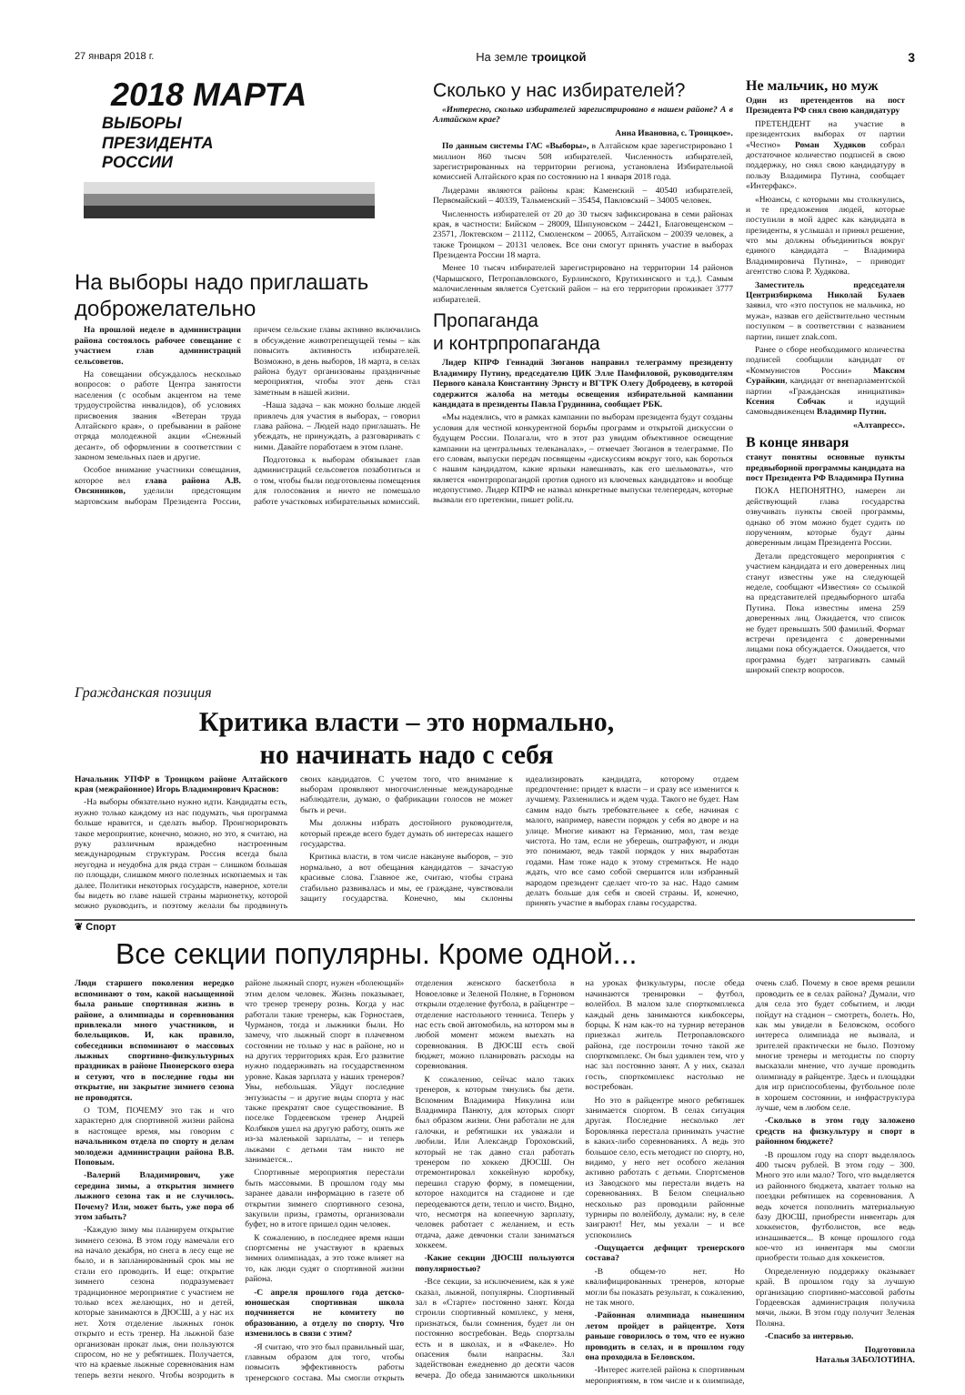27 января 2018 г. На земле троицкой 3
2018 МАРТА
ВЫБОРЫ
ПРЕЗИДЕНТА
РОССИИ
На выборы надо приглашать доброжелательно
На прошлой неделе в администрации района состоялось рабочее совещание с участием глав администраций сельсоветов.
На совещании обсуждалось несколько вопросов: о работе Центра занятости населения (с особым акцентом на теме трудоустройства инвалидов), об условиях присвоения звания «Ветеран труда Алтайского края», о пребывании в районе отряда молодежной акции «Снежный десант», об оформлении в соответствии с законом земельных паев и другие.
Особое внимание участники совещания, которое вел глава района А.В. Овсянников, уделили предстоящим мартовским выборам Президента России, причем сельские главы активно включились в обсуждение животрепещущей темы – как повысить активность избирателей. Возможно, в день выборов, 18 марта, в селах района будут организованы праздничные мероприятия, чтобы этот день стал заметным в нашей жизни.
-Наша задача – как можно больше людей привлечь для участия в выборах, – говорил глава района. – Людей надо приглашать. Не убеждать, не принуждать, а разговаривать с ними. Давайте поработаем в этом плане.
Подготовка к выборам обязывает глав администраций сельсоветов позаботиться и о том, чтобы были подготовлены помещения для голосования и ничто не помешало работе участковых избирательных комиссий.
Сколько у нас избирателей?
«Интересно, сколько избирателей зарегистрировано в нашем районе? А в Алтайском крае?
Анна Ивановна, с. Троицкое».
По данным системы ГАС «Выборы», в Алтайском крае зарегистрировано 1 миллион 860 тысяч 508 избирателей. Численность избирателей, зарегистрированных на территории региона, установлена Избирательной комиссией Алтайского края по состоянию на 1 января 2018 года.
Лидерами являются районы края: Каменский – 40540 избирателей, Первомайский – 40339, Тальменский – 35454, Павловский – 34005 человек.
Численность избирателей от 20 до 30 тысяч зафиксирована в семи районах края, в частности: Бийском – 28009, Шипуновском – 24421, Благовещенском – 23571, Локтевском – 21112, Смоленском – 20065, Алтайском – 20039 человек, а также Троицком – 20131 человек. Все они смогут принять участие в выборах Президента России 18 марта.
Менее 10 тысяч избирателей зарегистрировано на территории 14 районов (Чарышского, Петропавловского, Бурлинского, Крутихинского и т.д.). Самым малочисленным является Суетский район – на его территории проживает 3777 избирателей.
Пропаганда
и контрпропаганда
Лидер КПРФ Геннадий Зюганов направил телеграмму президенту Владимиру Путину, председателю ЦИК Элле Памфиловой, руководителям Первого канала Константину Эрнсту и ВГТРК Олегу Добродееву, в которой содержится жалоба на методы освещения избирательной кампании кандидата в президенты Павла Грудинина, сообщает РБК.
«Мы надеялись, что в рамках кампании по выборам президента будут созданы условия для честной конкурентной борьбы программ и открытой дискуссии о будущем России. Полагали, что в этот раз увидим объективное освещение кампании на центральных телеканалах», – отмечает Зюганов в телеграмме. По его словам, выпуски передач посвящены «дискуссиям вокруг того, как бороться с нашим кандидатом, какие ярлыки навешивать, как его шельмовать», что является «контрпропагандой против одного из ключевых кандидатов» и вообще недопустимо. Лидер КПРФ не назвал конкретные выпуски телепередач, которые вызвали его претензии, пишет polit.ru.
Не мальчик, но муж
Один из претендентов на пост Президента РФ снял свою кандидатуру
ПРЕТЕНДЕНТ на участие в президентских выборах от партии «Честно» Роман Худяков собрал достаточное количество подписей в свою поддержку, но снял свою кандидатуру в пользу Владимира Путина, сообщает «Интерфакс».
«Нюансы, с которыми мы столкнулись, и те предложения людей, которые поступили в мой адрес как кандидата в президенты, я услышал и принял решение, что мы должны объединиться вокруг единого кандидата – Владимира Владимировича Путина», – приводит агентство слова Р. Худякова.
Заместитель председателя Центризбиркома Николай Булаев заявил, что «это поступок не мальчика, но мужа», назвав его действительно честным поступком – в соответствии с названием партии, пишет znak.com.
Ранее о сборе необходимого количества подписей сообщили кандидат от «Коммунистов России» Максим Сурайкин, кандидат от внепарламентской партии «Гражданская инициатива» Ксения Собчак и идущий самовыдвиженцем Владимир Путин.
«Алтапресс».
В конце января
станут понятны основные пункты предвыборной программы кандидата на пост Президента РФ Владимира Путина
ПОКА НЕПОНЯТНО, намерен ли действующий глава государства озвучивать пункты своей программы, однако об этом можно будет судить по поручениям, которые будут даны доверенным лицам Президента России.
Детали предстоящего мероприятия с участием кандидата и его доверенных лиц станут известны уже на следующей неделе, сообщают «Известия» со ссылкой на представителей предвыборного штаба Путина. Пока известны имена 259 доверенных лиц. Ожидается, что список не будет превышать 500 фамилий. Формат встречи президента с доверенными лицами пока обсуждается. Ожидается, что программа будет затрагивать самый широкий спектр вопросов.
Гражданская позиция
Критика власти – это нормально,
но начинать надо с себя
Начальник УПФР в Троицком районе Алтайского края (межрайонное) Игорь Владимирович Краснов:
-На выборы обязательно нужно идти. Кандидаты есть, нужно только каждому из нас подумать, чья программа больше нравится, и сделать выбор. Проигнорировать такое мероприятие, конечно, можно, но это, я считаю, на руку различным враждебно настроенным международным структурам. Россия всегда была неугодна и неудобна для ряда стран – слишком большая по площади, слишком много полезных ископаемых и так далее. Политики некоторых государств, наверное, хотели бы видеть во главе нашей страны марионетку, которой можно руководить, и поэтому желали бы продвинуть своих кандидатов. С учетом того, что внимание к выборам проявляют многочисленные международные наблюдатели, думаю, о фабрикации голосов не может быть и речи.
Мы должны избрать достойного руководителя, который прежде всего будет думать об интересах нашего государства.
Критика власти, в том числе накануне выборов, – это нормально, а вот обещания кандидатов – зачастую красивые слова. Главное же, считаю, чтобы страна стабильно развивалась и мы, ее граждане, чувствовали защиту государства. Конечно, мы склонны идеализировать кандидата, которому отдаем предпочтение: придет к власти – и сразу все изменится к лучшему. Разленились и ждем чуда. Такого не будет. Нам самим надо быть требовательнее к себе, начиная с малого, например, навести порядок у себя во дворе и на улице. Многие кивают на Германию, мол, там везде чистота. Но там, если не уберешь, оштрафуют, и люди это понимают, ведь такой порядок у них выработан годами. Нам тоже надо к этому стремиться. Не надо ждать, что все само собой свершится или избранный народом президент сделает что-то за нас. Надо самим делать больше для себя и своей страны. И, конечно, принять участие в выборах главы государства.
❦ Спорт
Все секции популярны. Кроме одной...
Люди старшего поколения нередко вспоминают о том, какой насыщенной была раньше спортивная жизнь в районе, а олимпиады и соревнования привлекали много участников, и болельщиков. И, как правило, собеседники вспоминают о массовых лыжных спортивно-физкультурных праздниках в районе Пионерского озера и сетуют, что в последние годы ни открытие, ни закрытие зимнего сезона не проводятся.
О ТОМ, ПОЧЕМУ это так и что характерно для спортивной жизни района в настоящее время, мы говорим с начальником отдела по спорту и делам молодежи администрации района В.В. Поповым.
-Валерий Владимирович, уже середина зимы, а открытия зимнего лыжного сезона так и не случилось. Почему? Или, может быть, уже пора об этом забыть?
-Каждую зиму мы планируем открытие зимнего сезона. В этом году намечали его на начало декабря, но снега в лесу еще не было, и в запланированный срок мы не стали его проводить. И еще: открытие зимнего сезона подразумевает традиционное мероприятие с участием не только всех желающих, но и детей, которые занимаются в ДЮСШ, а у нас их нет. Хотя отделение лыжных гонок открыто и есть тренер. На лыжной базе организован прокат лыж, они пользуются спросом, но не у ребятишек. Получается, что на краевые лыжные соревнования нам теперь везти некого. Чтобы возродить в районе лыжный спорт, нужен «болеющий» этим делом человек. Жизнь показывает, что тренер тренеру рознь. Когда у нас работали такие тренеры, как Горностаев, Чурманов, тогда и лыжники были. Но замечу, что лыжный спорт в плачевном состоянии не только у нас в районе, но и на других территориях края. Его развитие нужно поддерживать на государственном уровне. Какая зарплата у наших тренеров? Увы, небольшая. Уйдут последние энтузиасты – и другие виды спорта у нас также прекратят свое существование. В поселке Гордеевском тренер Андрей Колбяков ушел на другую работу, опять же из-за маленькой зарплаты, – и теперь лыжами с детьми там никто не занимается...
Спортивные мероприятия перестали быть массовыми. В прошлом году мы заранее давали информацию в газете об открытии зимнего спортивного сезона, закупили призы, грамоты, организовали буфет, но в итоге пришел один человек.
К сожалению, в последнее время наши спортсмены не участвуют в краевых зимних олимпиадах, а это тоже влияет на то, как люди судят о спортивной жизни района.
-С апреля прошлого года детско-юношеская спортивная школа подчиняется не комитету по образованию, а отделу по спорту. Что изменилось в связи с этим?
-Я считаю, что это был правильный шаг, главным образом для того, чтобы повысить эффективность работы тренерского состава. Мы смогли открыть отделения женского баскетбола в Новоеловке и Зеленой Поляне, в Горновом открыли отделение футбола, в райцентре – отделение настольного тенниса. Теперь у нас есть свой автомобиль, на котором мы в любой момент можем выехать на соревнования. В ДЮСШ есть свой бюджет, можно планировать расходы на соревнования.
К сожалению, сейчас мало таких тренеров, к которым тянулись бы дети. Вспомним Владимира Никулина или Владимира Панюту, для которых спорт был образом жизни. Они работали не для галочки, и ребятишки их уважали и любили. Или Александр Гороховский, который не так давно стал работать тренером по хоккею ДЮСШ. Он отремонтировал хоккейную коробку, перешил старую форму, в помещении, которое находится на стадионе и где переодеваются дети, тепло и чисто. Видно, что, несмотря на копеечную зарплату, человек работает с желанием, и есть отдача, даже девчонки стали заниматься хоккеем.
-Какие секции ДЮСШ пользуются популярностью?
-Все секции, за исключением, как я уже сказал, лыжной, популярны. Спортивный зал в «Старте» постоянно занят. Когда строили спортивный комплекс, у меня, признаться, были сомнения, будет ли он постоянно востребован. Ведь спортзалы есть и в школах, и в «Факеле». Но опасения были напрасны. Зал задействован ежедневно до десяти часов вечера. До обеда занимаются школьники на уроках физкультуры, после обеда начинаются тренировки – футбол, волейбол. В малом зале спорткомплекса каждый день занимаются кикбоксеры, борцы. К нам как-то на турнир ветеранов приезжал житель Петропавловского района, где построили точно такой же спорткомплекс. Он был удивлен тем, что у нас зал постоянно занят. А у них, сказал гость, спорткомплекс настолько не востребован.
Но это в райцентре много ребятишек занимается спортом. В селах ситуация другая. Последние несколько лет Боровлянка перестала принимать участие в каких-либо соревнованиях. А ведь это большое село, есть методист по спорту, но, видимо, у него нет особого желания активно работать с детьми. Спортсменов из Заводского мы перестали видеть на соревнованиях. В Белом специально несколько раз проводили районные турниры по волейболу, думали: ну, в селе заиграют! Нет, мы уехали – и все успокоились
-Ощущается дефицит тренерского состава?
-В общем-то нет. Но квалифицированных тренеров, которые могли бы показать результат, к сожалению, не так много.
-Районная олимпиада нынешним летом пройдет в райцентре. Хотя раньше говорилось о том, что ее нужно проводить в селах, и в прошлом году она проходила в Беловском.
-Интерес жителей района к спортивным мероприятиям, в том числе и к олимпиаде, очень слаб. Почему в свое время решили проводить ее в селах района? Думали, что для села это будет событием, и люди пойдут на стадион – смотреть, болеть. Но, как мы увидели в Беловском, особого интереса олимпиада не вызвала, и зрителей практически не было. Поэтому многие тренеры и методисты по спорту высказали мнение, что лучше проводить олимпиаду в райцентре. Здесь и площадки для игр приспособлены, футбольное поле в хорошем состоянии, и инфраструктура лучше, чем в любом селе.
-Сколько в этом году заложено средств на физкультуру и спорт в районном бюджете?
-В прошлом году на спорт выделялось 400 тысяч рублей. В этом году – 300. Много это или мало? Того, что выделяется из районного бюджета, хватает только на поездки ребятишек на соревнования. А ведь хочется пополнить материальную базу ДЮСШ, приобрести инвентарь для хоккеистов, футболистов, все ведь изнашивается... В конце прошлого года кое-что из инвентаря мы смогли приобрести только для хоккеистов.
Определенную поддержку оказывает край. В прошлом году за лучшую организацию спортивно-массовой работы Гордеевская администрация получила мячи, лыжи. В этом году получит Зеленая Поляна.
-Спасибо за интервью.
Подготовила
Наталья ЗАБОЛОТИНА.